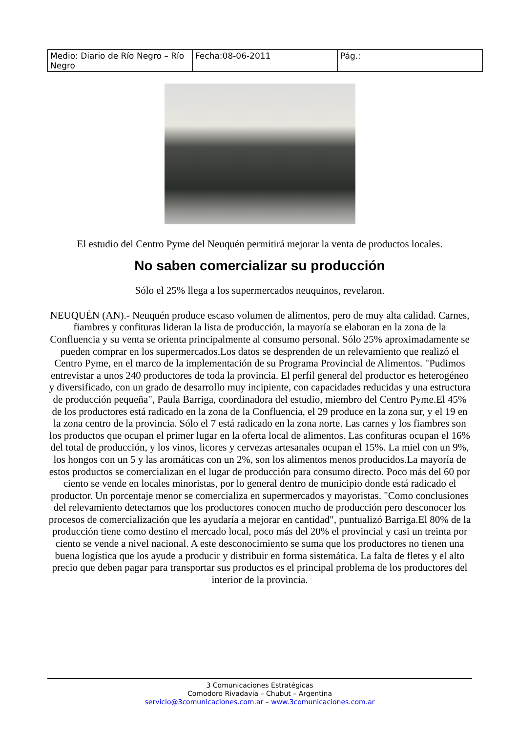| Medio: Diario de Río Negro – Río Negro | Fecha:08-06-2011 | Pág.: |
El estudio del Centro Pyme del Neuquén permitirá mejorar la venta de productos locales.
No saben comercializar su producción
Sólo el 25% llega a los supermercados neuquinos, revelaron.
NEUQUÉN (AN).- Neuquén produce escaso volumen de alimentos, pero de muy alta calidad. Carnes, fiambres y confituras lideran la lista de producción, la mayoría se elaboran en la zona de la Confluencia y su venta se orienta principalmente al consumo personal. Sólo 25% aproximadamente se pueden comprar en los supermercados.Los datos se desprenden de un relevamiento que realizó el Centro Pyme, en el marco de la implementación de su Programa Provincial de Alimentos. "Pudimos entrevistar a unos 240 productores de toda la provincia. El perfil general del productor es heterogéneo y diversificado, con un grado de desarrollo muy incipiente, con capacidades reducidas y una estructura de producción pequeña", Paula Barriga, coordinadora del estudio, miembro del Centro Pyme.El 45% de los productores está radicado en la zona de la Confluencia, el 29 produce en la zona sur, y el 19 en la zona centro de la provincia. Sólo el 7 está radicado en la zona norte. Las carnes y los fiambres son los productos que ocupan el primer lugar en la oferta local de alimentos. Las confituras ocupan el 16% del total de producción, y los vinos, licores y cervezas artesanales ocupan el 15%. La miel con un 9%, los hongos con un 5 y las aromáticas con un 2%, son los alimentos menos producidos.La mayoría de estos productos se comercializan en el lugar de producción para consumo directo. Poco más del 60 por ciento se vende en locales minoristas, por lo general dentro de municipio donde está radicado el productor. Un porcentaje menor se comercializa en supermercados y mayoristas. "Como conclusiones del relevamiento detectamos que los productores conocen mucho de producción pero desconocer los procesos de comercialización que les ayudaría a mejorar en cantidad", puntualizó Barriga.El 80% de la producción tiene como destino el mercado local, poco más del 20% el provincial y casi un treinta por ciento se vende a nivel nacional. A este desconocimiento se suma que los productores no tienen una buena logística que los ayude a producir y distribuir en forma sistemática. La falta de fletes y el alto precio que deben pagar para transportar sus productos es el principal problema de los productores del interior de la provincia.
3 Comunicaciones Estratégicas
Comodoro Rivadavia – Chubut – Argentina
servicio@3comunicaciones.com.ar – www.3comunicaciones.com.ar